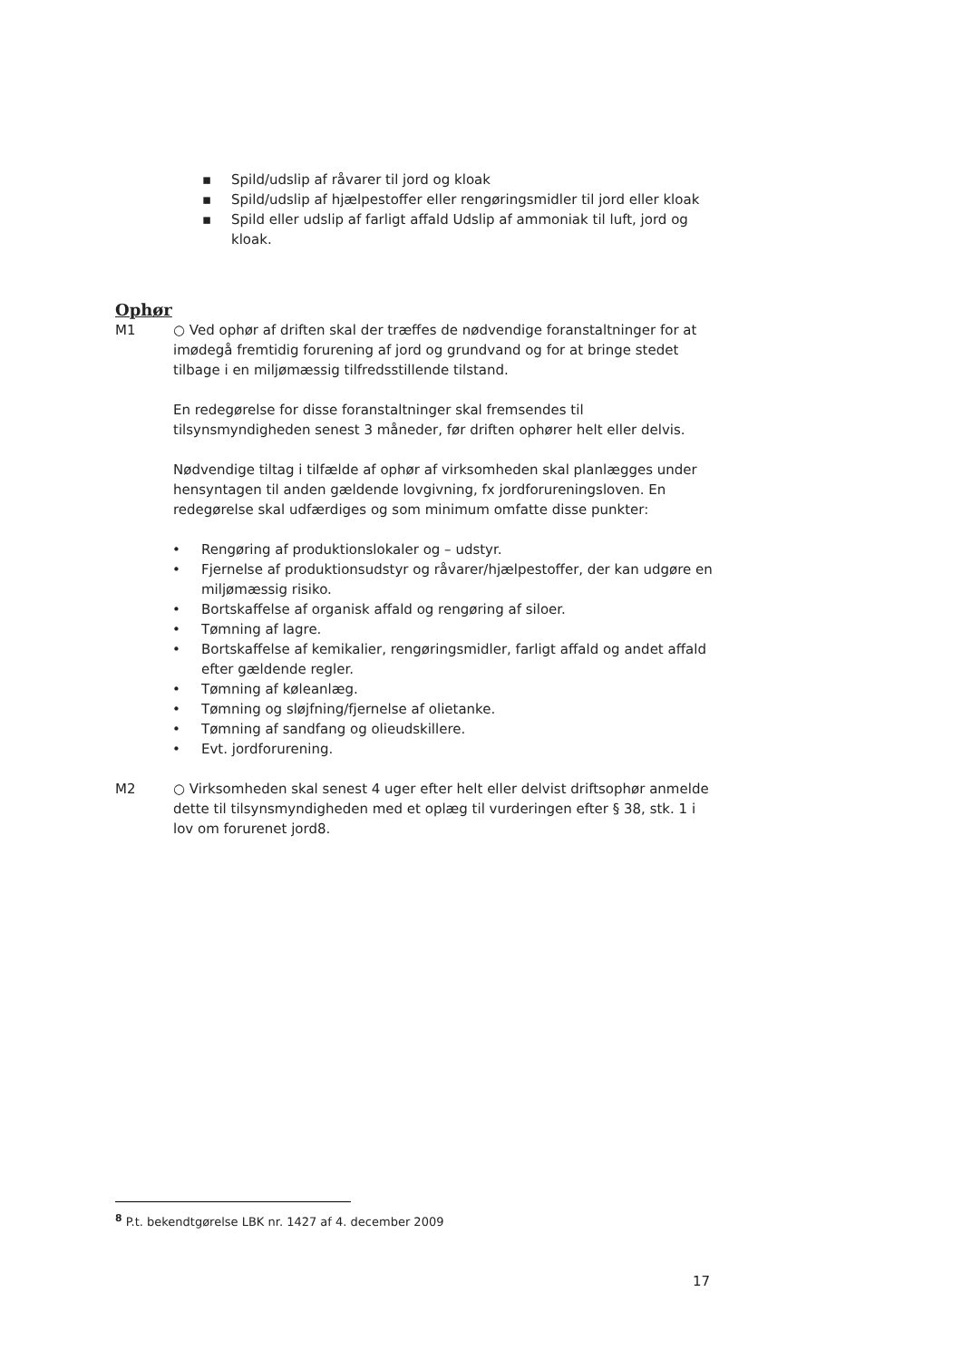▪ Spild/udslip af råvarer til jord og kloak
▪ Spild/udslip af hjælpestoffer eller rengøringsmidler til jord eller kloak
▪ Spild eller udslip af farligt affald Udslip af ammoniak til luft, jord og kloak.
Ophør
M1 ○ Ved ophør af driften skal der træffes de nødvendige foranstaltninger for at imødegå fremtidig forurening af jord og grundvand og for at bringe stedet tilbage i en miljømæssig tilfredsstillende tilstand.
En redegørelse for disse foranstaltninger skal fremsendes til tilsynsmyndigheden senest 3 måneder, før driften ophører helt eller delvis.
Nødvendige tiltag i tilfælde af ophør af virksomheden skal planlægges under hensyntagen til anden gældende lovgivning, fx jordforureningsloven. En redegørelse skal udfærdiges og som minimum omfatte disse punkter:
• Rengøring af produktionslokaler og – udstyr.
• Fjernelse af produktionsudstyr og råvarer/hjælpestoffer, der kan udgøre en miljømæssig risiko.
• Bortskaffelse af organisk affald og rengøring af siloer.
• Tømning af lagre.
• Bortskaffelse af kemikalier, rengøringsmidler, farligt affald og andet affald efter gældende regler.
• Tømning af køleanlæg.
• Tømning og sløjfning/fjernelse af olietanke.
• Tømning af sandfang og olieudskillere.
• Evt. jordforurening.
M2 ○ Virksomheden skal senest 4 uger efter helt eller delvist driftsophør anmelde dette til tilsynsmyndigheden med et oplæg til vurderingen efter § 38, stk. 1 i lov om forurenet jord8.
<sup>8</sup> P.t. bekendtgørelse LBK nr. 1427 af 4. december 2009
17